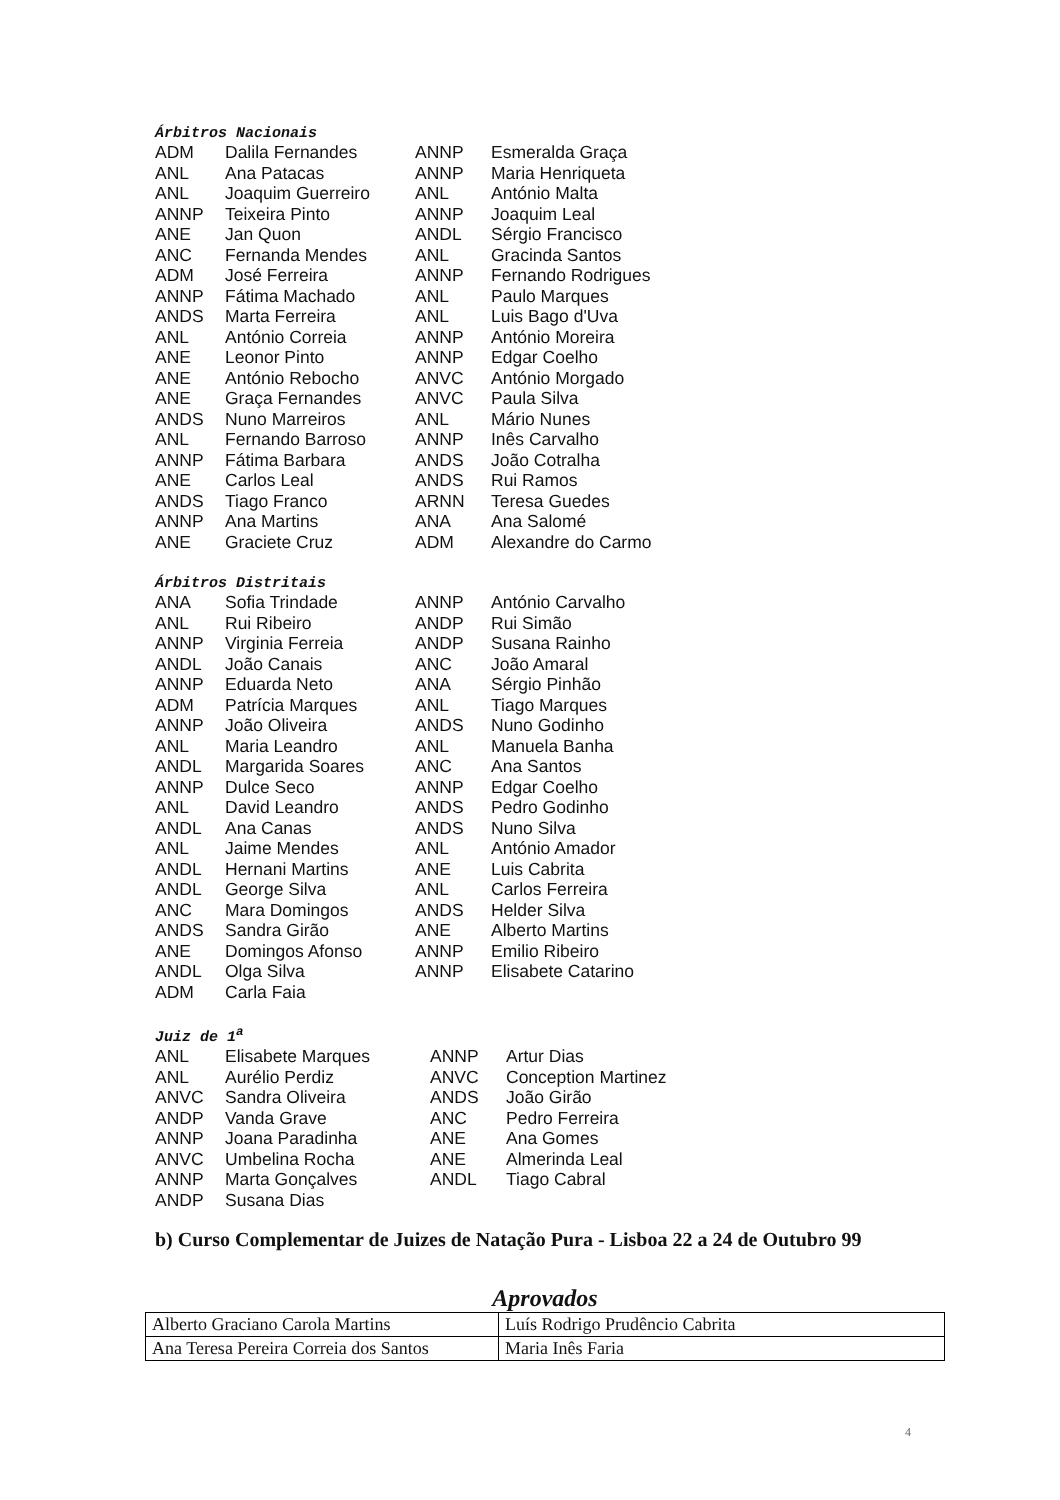Árbitros Nacionais
| ADM | Dalila Fernandes | ANNP | Esmeralda Graça |
| ANL | Ana Patacas | ANNP | Maria Henriqueta |
| ANL | Joaquim Guerreiro | ANL | António Malta |
| ANNP | Teixeira Pinto | ANNP | Joaquim Leal |
| ANE | Jan Quon | ANDL | Sérgio Francisco |
| ANC | Fernanda Mendes | ANL | Gracinda Santos |
| ADM | José Ferreira | ANNP | Fernando Rodrigues |
| ANNP | Fátima Machado | ANL | Paulo Marques |
| ANDS | Marta Ferreira | ANL | Luis Bago d'Uva |
| ANL | António Correia | ANNP | António Moreira |
| ANE | Leonor Pinto | ANNP | Edgar Coelho |
| ANE | António Rebocho | ANVC | António Morgado |
| ANE | Graça Fernandes | ANVC | Paula Silva |
| ANDS | Nuno Marreiros | ANL | Mário Nunes |
| ANL | Fernando Barroso | ANNP | Inês Carvalho |
| ANNP | Fátima Barbara | ANDS | João Cotralha |
| ANE | Carlos Leal | ANDS | Rui Ramos |
| ANDS | Tiago Franco | ARNN | Teresa Guedes |
| ANNP | Ana Martins | ANA | Ana Salomé |
| ANE | Graciete Cruz | ADM | Alexandre do Carmo |
Árbitros Distritais
| ANA | Sofia Trindade | ANNP | António Carvalho |
| ANL | Rui Ribeiro | ANDP | Rui Simão |
| ANNP | Virginia Ferreia | ANDP | Susana Rainho |
| ANDL | João Canais | ANC | João Amaral |
| ANNP | Eduarda Neto | ANA | Sérgio Pinhão |
| ADM | Patrícia Marques | ANL | Tiago Marques |
| ANNP | João Oliveira | ANDS | Nuno Godinho |
| ANL | Maria Leandro | ANL | Manuela Banha |
| ANDL | Margarida Soares | ANC | Ana Santos |
| ANNP | Dulce Seco | ANNP | Edgar Coelho |
| ANL | David Leandro | ANDS | Pedro Godinho |
| ANDL | Ana Canas | ANDS | Nuno Silva |
| ANL | Jaime Mendes | ANL | António Amador |
| ANDL | Hernani Martins | ANE | Luis Cabrita |
| ANDL | George Silva | ANL | Carlos Ferreira |
| ANC | Mara Domingos | ANDS | Helder Silva |
| ANDS | Sandra Girão | ANE | Alberto Martins |
| ANE | Domingos Afonso | ANNP | Emilio Ribeiro |
| ANDL | Olga Silva | ANNP | Elisabete Catarino |
| ADM | Carla Faia | | |
Juiz de 1<sup>a</sup>
| ANL | Elisabete Marques | ANNP | Artur Dias |
| ANL | Aurélio Perdiz | ANVC | Conception Martinez |
| ANVC | Sandra Oliveira | ANDS | João Girão |
| ANDP | Vanda Grave | ANC | Pedro Ferreira |
| ANNP | Joana Paradinha | ANE | Ana Gomes |
| ANVC | Umbelina Rocha | ANE | Almerinda Leal |
| ANNP | Marta Gonçalves | ANDL | Tiago Cabral |
| ANDP | Susana Dias | | |
b) Curso Complementar de Juizes de Natação Pura - Lisboa 22 a 24 de Outubro 99
Aprovados
| Alberto Graciano Carola Martins | Luís Rodrigo Prudêncio Cabrita |
| Ana Teresa Pereira Correia dos Santos | Maria Inês Faria |
4